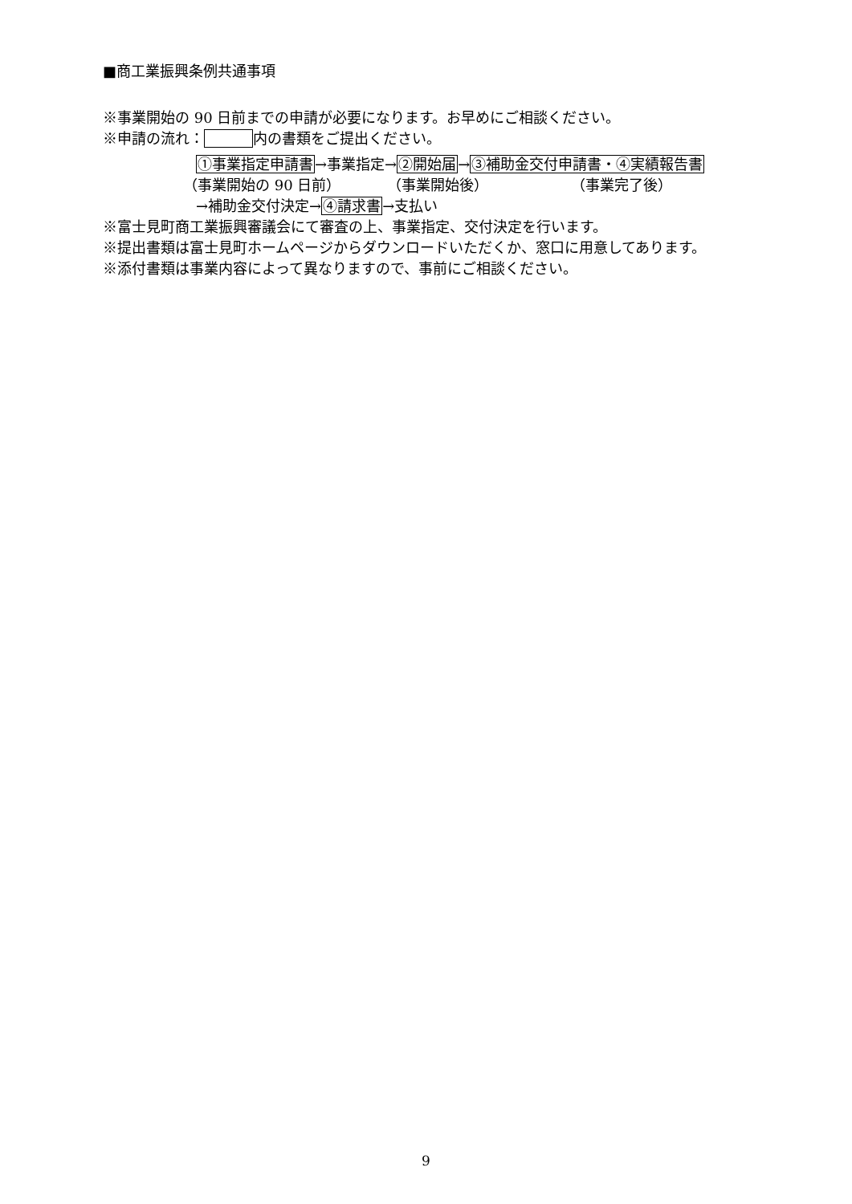■商工業振興条例共通事項
※事業開始の 90 日前までの申請が必要になります。お早めにご相談ください。
※申請の流れ： 内の書類をご提出ください。
①事業指定申請書→事業指定→②開始届→③補助金交付申請書・④実績報告書
（事業開始の 90 日前） （事業開始後） （事業完了後）
→補助金交付決定→④請求書→支払い
※富士見町商工業振興審議会にて審査の上、事業指定、交付決定を行います。
※提出書類は富士見町ホームページからダウンロードいただくか、窓口に用意してあります。
※添付書類は事業内容によって異なりますので、事前にご相談ください。
9